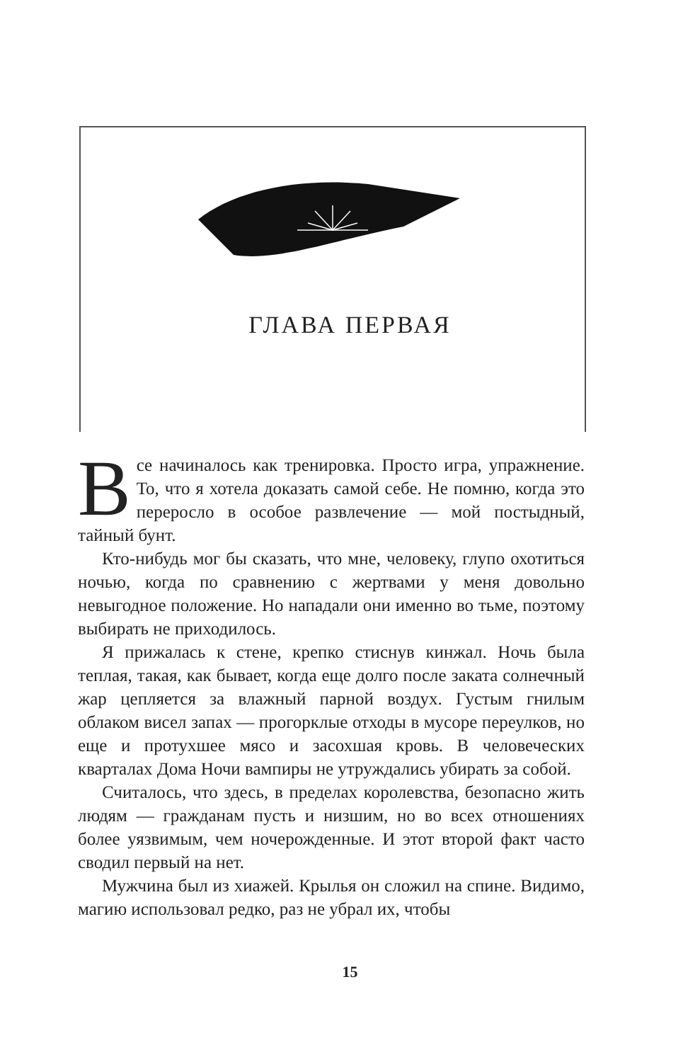ГЛАВА ПЕРВАЯ
Все начиналось как тренировка. Просто игра, упражнение. То, что я хотела доказать самой себе. Не помню, когда это переросло в особое развлечение — мой постыдный, тайный бунт.
Кто-нибудь мог бы сказать, что мне, человеку, глупо охотиться ночью, когда по сравнению с жертвами у меня довольно невыгодное положение. Но нападали они именно во тьме, поэтому выбирать не приходилось.
Я прижалась к стене, крепко стиснув кинжал. Ночь была теплая, такая, как бывает, когда еще долго после заката солнечный жар цепляется за влажный парной воздух. Густым гнилым облаком висел запах — прогорклые отходы в мусоре переулков, но еще и протухшее мясо и засохшая кровь. В человеческих кварталах Дома Ночи вампиры не утруждались убирать за собой.
Считалось, что здесь, в пределах королевства, безопасно жить людям — гражданам пусть и низшим, но во всех отношениях более уязвимым, чем ночерожденные. И этот второй факт часто сводил первый на нет.
Мужчина был из хиажей. Крылья он сложил на спине. Видимо, магию использовал редко, раз не убрал их, чтобы
15